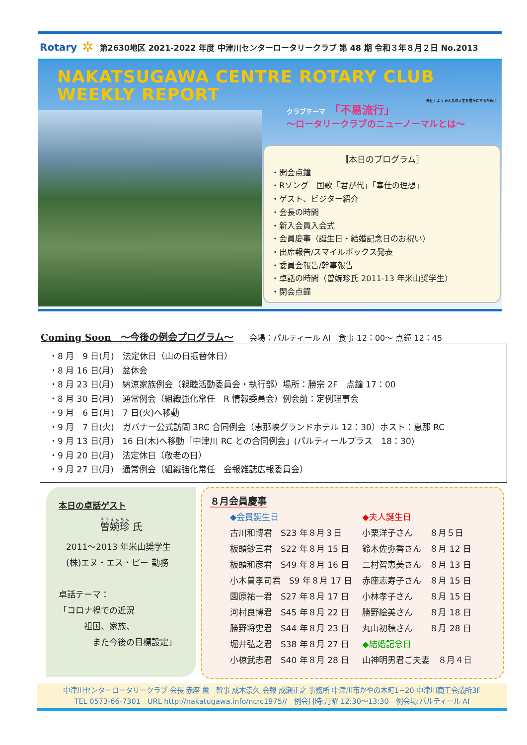Rotary ✲ 第2630地区 2021-2022 年度 中津川センターロータリークラブ 第 48 期 令和３年８月２日 No.2013
NAKATSUGAWA CENTRE ROTARY CLUB
WEEKLY REPORT
奉仕しよう みんなの人生を豊かにするために
クラブテーマ 「不易流行」
～ロータリークラブのニューノーマルとは～
〚本日のプログラム〛
・開会点鐘
・Rソング　国歌「君が代」「奉仕の理想」
・ゲスト、ビジター紹介
・会長の時間
・新入会員入会式
・会員慶事（誕生日・結婚記念日のお祝い）
・出席報告/スマイルボックス発表
・委員会報告/幹事報告
・卓話の時間（曽婉珍氏 2011-13 年米山奨学生）
・閉会点鐘
Coming Soon　～今後の例会プログラム～　　会場：パルティール AI　食事 12：00～ 点鐘 12：45
・8 月　9 日(月)　法定休日（山の日振替休日）
・8 月 16 日(月)　盆休会
・8 月 23 日(月)　納涼家族例会（親睦活動委員会・執行部）場所：勝宗 2F　点鐘 17：00
・8 月 30 日(月)　通常例会（組織強化常任　R 情報委員会）例会前：定例理事会
・9 月　6 日(月)　7 日(火)へ移動
・9 月　7 日(火)　ガバナー公式訪問 3RC 合同例会（恵那峡グランドホテル 12：30）ホスト：恵那 RC
・9 月 13 日(月)　16 日(木)へ移動「中津川 RC との合同例会」(パルティールプラス　18：30)
・9 月 20 日(月)　法定休日（敬老の日）
・9 月 27 日(月)　通常例会（組織強化常任　会報雑誌広報委員会）
本日の卓話ゲスト
曽婉珍 氏
2011～2013 年米山奨学生
(株)エヌ・エス・ピー 勤務
卓話テーマ：
「コロナ禍での近況
　　　祖国、家族、
　　　　また今後の目標設定」
８月会員慶事
◆会員誕生日
古川和博君　S23 年８月３日
板頭鈔三君　S22 年８月 15 日
板頭和彦君　S49 年８月 16 日
小木曽孝司君　S9 年８月 17 日
園原祐一君　S27 年８月 17 日
河村良博君　S45 年８月 22 日
勝野将史君　S44 年８月 23 日
堀井弘之君　S38 年８月 27 日
小椋武志君　S40 年８月 28 日
◆夫人誕生日
小栗洋子さん　　８月５日
鈴木佐弥香さん　８月 12 日
二村智恵美さん　８月 13 日
赤座志寿子さん　８月 15 日
小林孝子さん　　８月 15 日
勝野絵美さん　　８月 18 日
丸山初穂さん　　８月 28 日
◆結婚記念日
山神明男君ご夫妻　８月４日
中津川センターロータリークラブ 会長 赤座 薫　幹事 成木崇久 会報 成瀬正之 事務所 中津川市かやの木町1−20 中津川商工会議所3F
TEL 0573-66-7301　URL http://nakatugawa.info/ncrc1975//　例会日時:月曜 12:30～13:30　例会場:パルティール AI